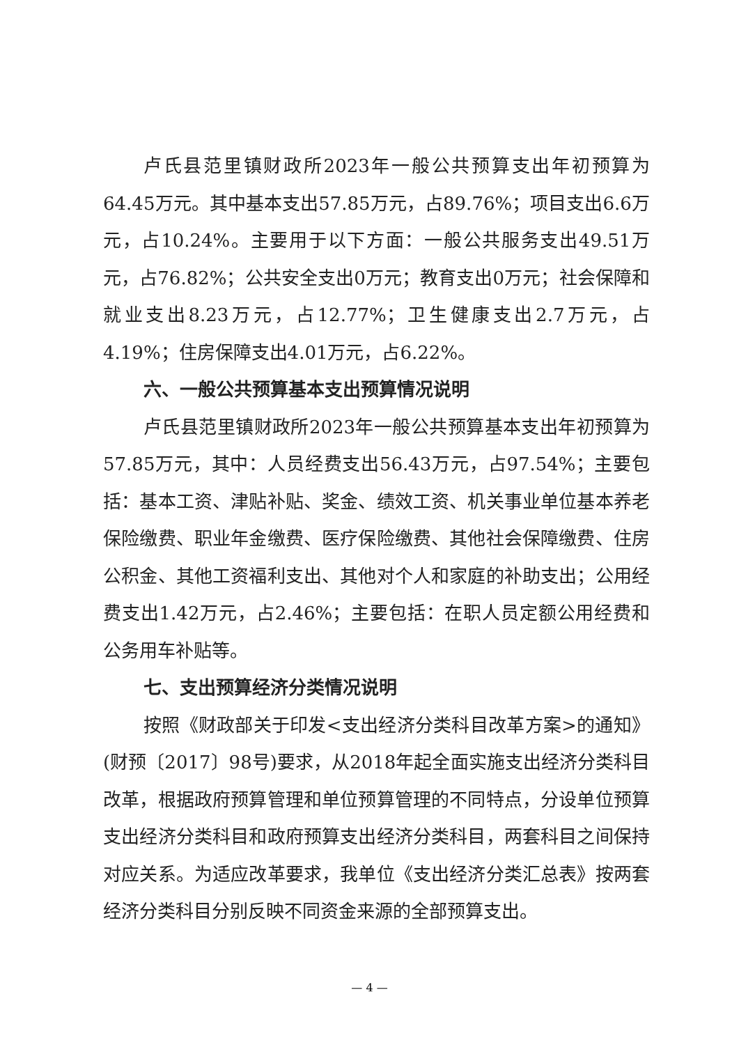卢氏县范里镇财政所2023年一般公共预算支出年初预算为64.45万元。其中基本支出57.85万元，占89.76%；项目支出6.6万元，占10.24%。主要用于以下方面：一般公共服务支出49.51万元，占76.82%；公共安全支出0万元；教育支出0万元；社会保障和就业支出8.23万元，占12.77%；卫生健康支出2.7万元，占4.19%；住房保障支出4.01万元，占6.22%。
六、一般公共预算基本支出预算情况说明
卢氏县范里镇财政所2023年一般公共预算基本支出年初预算为57.85万元，其中：人员经费支出56.43万元，占97.54%；主要包括：基本工资、津贴补贴、奖金、绩效工资、机关事业单位基本养老保险缴费、职业年金缴费、医疗保险缴费、其他社会保障缴费、住房公积金、其他工资福利支出、其他对个人和家庭的补助支出；公用经费支出1.42万元，占2.46%；主要包括：在职人员定额公用经费和公务用车补贴等。
七、支出预算经济分类情况说明
按照《财政部关于印发<支出经济分类科目改革方案>的通知》(财预〔2017〕98号)要求，从2018年起全面实施支出经济分类科目改革，根据政府预算管理和单位预算管理的不同特点，分设单位预算支出经济分类科目和政府预算支出经济分类科目，两套科目之间保持对应关系。为适应改革要求，我单位《支出经济分类汇总表》按两套经济分类科目分别反映不同资金来源的全部预算支出。
— 4 —